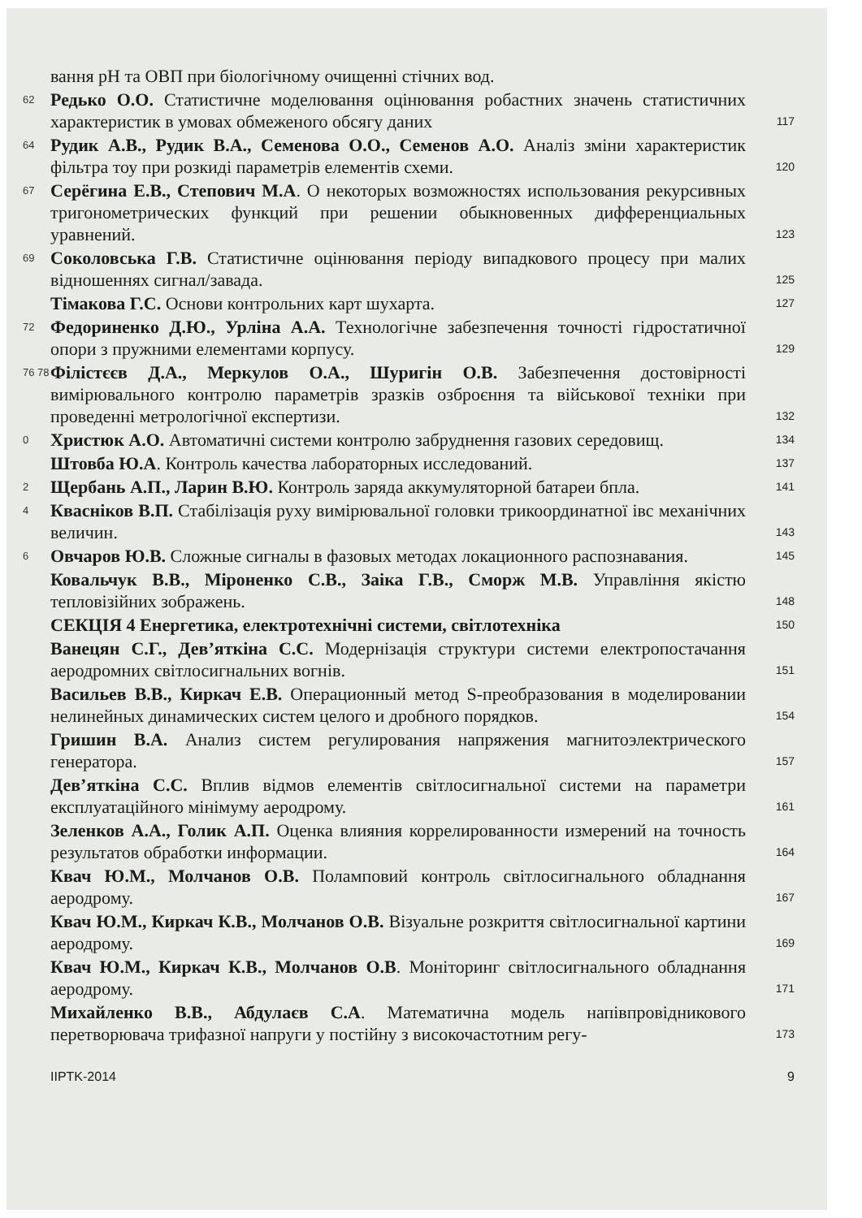вання pH та ОВП при біологічному очищенні стічних вод.
62 Редько О.О. Статистичне моделювання оцінювання робастних значень статистичних характеристик в умовах обмеженого обсягу даних 117
64 Рудик А.В., Рудик В.А., Семенова О.О., Семенов А.О. Аналіз зміни характеристик фільтра тоу при розкиді параметрів елементів схеми. 120
67 Серёгина Е.В., Степович М.А. О некоторых возможностях использования рекурсивных тригонометрических функций при решении обыкновенных дифференциальных уравнений. 123
69 Соколовська Г.В. Статистичне оцінювання періоду випадкового процесу при малих відношеннях сигнал/завада. 125
Тімакова Г.С. Основи контрольних карт шухарта. 127
72 Федориненко Д.Ю., Урліна А.А. Технологічне забезпечення точності гідростатичної опори з пружними елементами корпусу. 129
76 78 Філістєєв Д.А., Меркулов О.А., Шуригін О.В. Забезпечення достовірності вимірювального контролю параметрів зразків озброєння та військової техніки при проведенні метрологічної експертизи. 132
0 Христюк А.О. Автоматичні системи контролю забруднення газових середовищ. 134
Штовба Ю.А. Контроль качества лабораторных исследований. 137
2 Щербань А.П., Ларин В.Ю. Контроль заряда аккумуляторной батареи бпла. 141
4 Квасніков В.П. Стабілізація руху вимірювальної головки трикоординатної івс механічних величин. 143
6 Овчаров Ю.В. Сложные сигналы в фазовых методах локационного распознавания. 145
Ковальчук В.В., Міроненко С.В., Заіка Г.В., Сморж М.В. Управління якістю тепловізійних зображень. 148
СЕКЦІЯ 4 Енергетика, електротехнічні системи, світлотехніка 150
Ванецян С.Г., Дев’яткіна С.С. Модернізація структури системи електропостачання аеродромних світлосигнальних вогнів. 151
Васильев В.В., Киркач Е.В. Операционный метод S-преобразования в моделировании нелинейных динамических систем целого и дробного порядков. 154
Гришин В.А. Анализ систем регулирования напряжения магнитоэлектрического генератора. 157
Дев’яткіна С.С. Вплив відмов елементів світлосигнальної системи на параметри експлуатаційного мінімуму аеродрому. 161
Зеленков А.А., Голик А.П. Оценка влияния коррелированности измерений на точность результатов обработки информации. 164
Квач Ю.М., Молчанов О.В. Поламповий контроль світлосигнального обладнання аеродрому. 167
Квач Ю.М., Киркач К.В., Молчанов О.В. Візуальне розкриття світлосигнальної картини аеродрому. 169
Квач Ю.М., Киркач К.В., Молчанов О.В. Моніторинг світлосигнального обладнання аеродрому. 171
Михайленко В.В., Абдулаєв С.А. Математична модель напівпровідникового перетворювача трифазної напруги у постійну з високочастотним регу- 173
IIPTK-2014 9